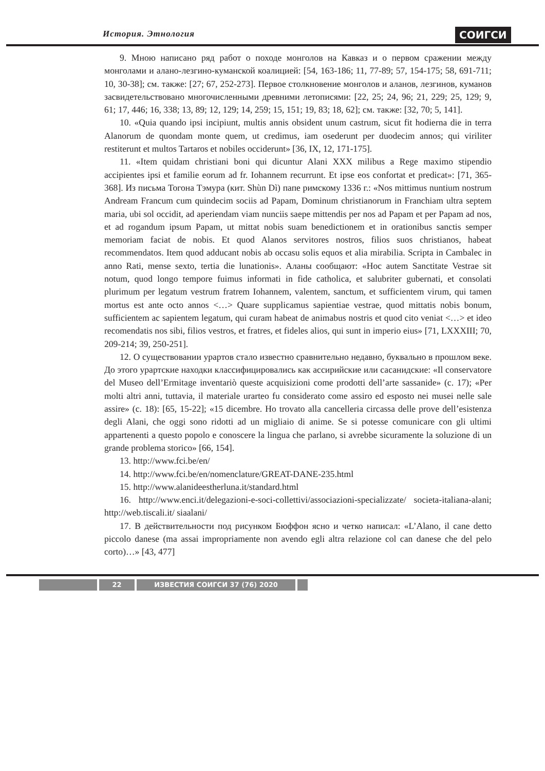История. Этнология СОИГСИ
9. Мною написано ряд работ о походе монголов на Кавказ и о первом сражении между монголами и алано-лезгино-куманской коалицией: [54, 163-186; 11, 77-89; 57, 154-175; 58, 691-711; 10, 30-38]; см. также: [27; 67, 252-273]. Первое столкновение монголов и аланов, лезгинов, куманов засвидетельствовано многочисленными древними летописями: [22, 25; 24, 96; 21, 229; 25, 129; 9, 61; 17, 446; 16, 338; 13, 89; 12, 129; 14, 259; 15, 151; 19, 83; 18, 62]; см. также: [32, 70; 5, 141].
10. «Quia quando ipsi incipiunt, multis annis obsident unum castrum, sicut fit hodierna die in terra Alanorum de quondam monte quem, ut credimus, iam osederunt per duodecim annos; qui viriliter restiterunt et multos Tartaros et nobiles occiderunt» [36, IX, 12, 171-175].
11. «Item quidam christiani boni qui dicuntur Alani XXX milibus a Rege maximo stipendio accipientes ipsi et familie eorum ad fr. Iohannem recurrunt. Et ipse eos confortat et predicat»: [71, 365-368]. Из письма Тогона Тэмура (кит. Shùn Dì) папе римскому 1336 г.: «Nos mittimus nuntium nostrum Andream Francum cum quindecim sociis ad Papam, Dominum christianorum in Franchiam ultra septem maria, ubi sol occidit, ad aperiendam viam nunciis saepe mittendis per nos ad Papam et per Papam ad nos, et ad rogandum ipsum Papam, ut mittat nobis suam benedictionem et in orationibus sanctis semper memoriam faciat de nobis. Et quod Alanos servitores nostros, filios suos christianos, habeat recommendatos. Item quod adducant nobis ab occasu solis equos et alia mirabilia. Scripta in Cambalec in anno Rati, mense sexto, tertia die lunationis». Аланы сообщают: «Hoc autem Sanctitate Vestrae sit notum, quod longo tempore fuimus informati in fide catholica, et salubriter gubernati, et consolati plurimum per legatum vestrum fratrem Iohannem, valentem, sanctum, et sufficientem virum, qui tamen mortus est ante octo annos <…> Quare supplicamus sapientiae vestrae, quod mittatis nobis bonum, sufficientem ac sapientem legatum, qui curam habeat de animabus nostris et quod cito veniat <…> et ideo recomendatis nos sibi, filios vestros, et fratres, et fideles alios, qui sunt in imperio eius» [71, LXXXIII; 70, 209-214; 39, 250-251].
12. О существовании урартов стало известно сравнительно недавно, буквально в прошлом веке. До этого урартские находки классифицировались как ассирийские или сасанидские: «Il conservatore del Museo dell’Ermitage inventariò queste acquisizioni come prodotti dell’arte sassanide» (с. 17); «Per molti altri anni, tuttavia, il materiale urarteo fu considerato come assiro ed esposto nei musei nelle sale assire» (с. 18): [65, 15-22]; «15 dicembre. Ho trovato alla cancelleria circassa delle prove dell’esistenza degli Alani, che oggi sono ridotti ad un migliaio di anime. Se si potesse comunicare con gli ultimi appartenenti a questo popolo e conoscere la lingua che parlano, si avrebbe sicuramente la soluzione di un grande problema storico» [66, 154].
13. http://www.fci.be/en/
14. http://www.fci.be/en/nomenclature/GREAT-DANE-235.html
15. http://www.alanideestherluna.it/standard.html
16. http://www.enci.it/delegazioni-e-soci-collettivi/associazioni-specializzate/ societa-italiana-alani; http://web.tiscali.it/ siaalani/
17. В действительности под рисунком Бюффон ясно и четко написал: «L’Alano, il cane detto piccolo danese (ma assai impropriamente non avendo egli altra relazione col can danese che del pelo corto)…» [43, 477]
22 ИЗВЕСТИЯ СОИГСИ 37 (76) 2020